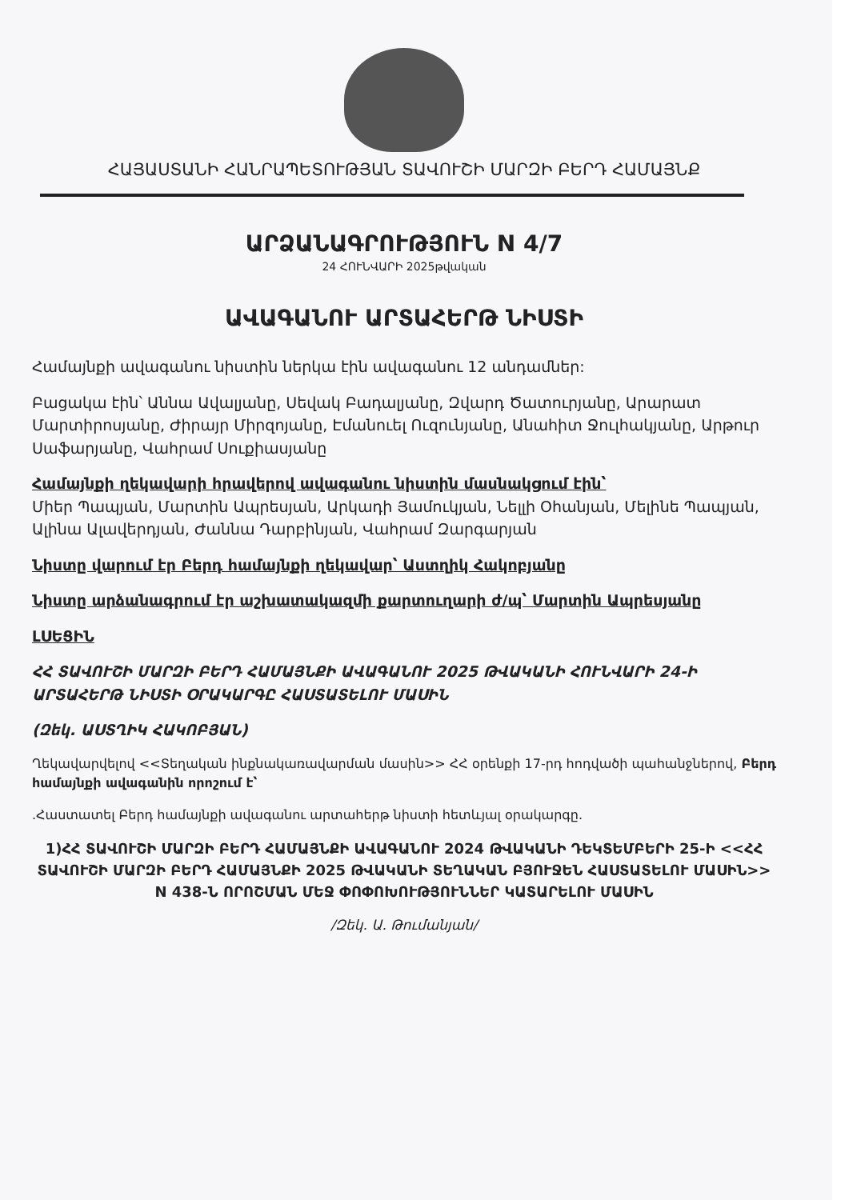ՀԱՅԱՍՏԱՆԻ ՀԱՆՐԱՊԵՏՈՒԹՅԱՆ ՏԱՎՈՒՇԻ ՄԱՐԶԻ ԲԵՐԴ ՀԱՄԱՅՆՔ
ԱՐՁԱՆԱԳՐՈՒԹՅՈՒՆ N 4/7
24 ՀՈՒՆՎԱՐԻ 2025թվական
ԱՎԱԳԱՆՈՒ ԱՐՏԱՀԵՐԹ ՆԻՍՏԻ
Համայնքի ավագանու նիստին ներկա էին ավագանու 12 անդամներ:
Բացակա էին՝ Աննա Ավալյանը, Սեվակ Բադալյանը, Զվարդ Ծատուրյանը, Արարատ Մարտիրոսյանը, Ժիրայր Միրզոյանը, Էմանուել Ուզունյանը, Անահիտ Ջուլհակյանը, Արթուր Սաֆարյանը, Վահրամ Սուքիասյանը
Համայնքի ղեկավարի հրավերով ավագանու նիստին մասնակցում էին՝
Միեր Պապյան, Մարտին Ապրեսյան, Արկադի Յամուկյան, Նելլի Օհանյան, Մելինե Պապյան, Ալինա Ալավերդյան, Ժաննա Դարբինյան, Վահրամ Զարգարյան
Նիստը վարում էր Բերդ համայնքի ղեկավար՝ Աստղիկ Հակոբյանը
Նիստը արձանագրում էր աշխատակազմի քարտուղարի ժ/պ՝ Մարտին Ապրեսյանը
ԼՍԵՑԻՆ
ՀՀ ՏԱՎՈՒՇԻ ՄԱՐԶԻ ԲԵՐԴ ՀԱՄԱՅՆՔԻ ԱՎԱԳԱՆՈՒ 2025 ԹՎԱԿԱՆԻ ՀՈՒՆՎԱՐԻ 24-Ի ԱՐՏԱՀԵՐԹ ՆԻՍՏԻ ՕՐԱԿԱՐԳԸ ՀԱՍՏԱՏԵԼՈՒ ՄԱՍԻՆ
(Զեկ. ԱՍՏՂԻԿ ՀԱԿՈԲՅԱՆ)
Ղեկավարվելով <<Տեղական ինքնակառավարման մասին>> ՀՀ օրենքի 17-րդ հոդվածի պահանջներով, Բերդ համայնքի ավագանին որոշում է՝
.Հաստատել Բերդ համայնքի ավագանու արտահերթ նիստի հետևյալ օրակարգը.
1)ՀՀ ՏԱՎՈՒՇԻ ՄԱՐԶԻ ԲԵՐԴ ՀԱՄԱՅՆՔԻ ԱՎԱԳԱՆՈՒ 2024 ԹՎԱԿԱՆԻ ԴԵԿՏԵՄԲԵՐԻ 25-Ի <<ՀՀ ՏԱՎՈՒՇԻ ՄԱՐԶԻ ԲԵՐԴ ՀԱՄԱՅՆՔԻ 2025 ԹՎԱԿԱՆԻ ՏԵՂԱԿԱՆ ԲՅՈՒՋԵՆ ՀԱՍՏԱՏԵԼՈՒ ՄԱՍԻՆ>> N 438-Ն ՈՐՈՇՄԱՆ ՄԵՋ ՓՈՓՈԽՈՒԹՅՈՒՆՆԵՐ ԿԱՏԱՐԵԼՈՒ ՄԱՍԻՆ
/Զեկ. Ա. Թումանյան/